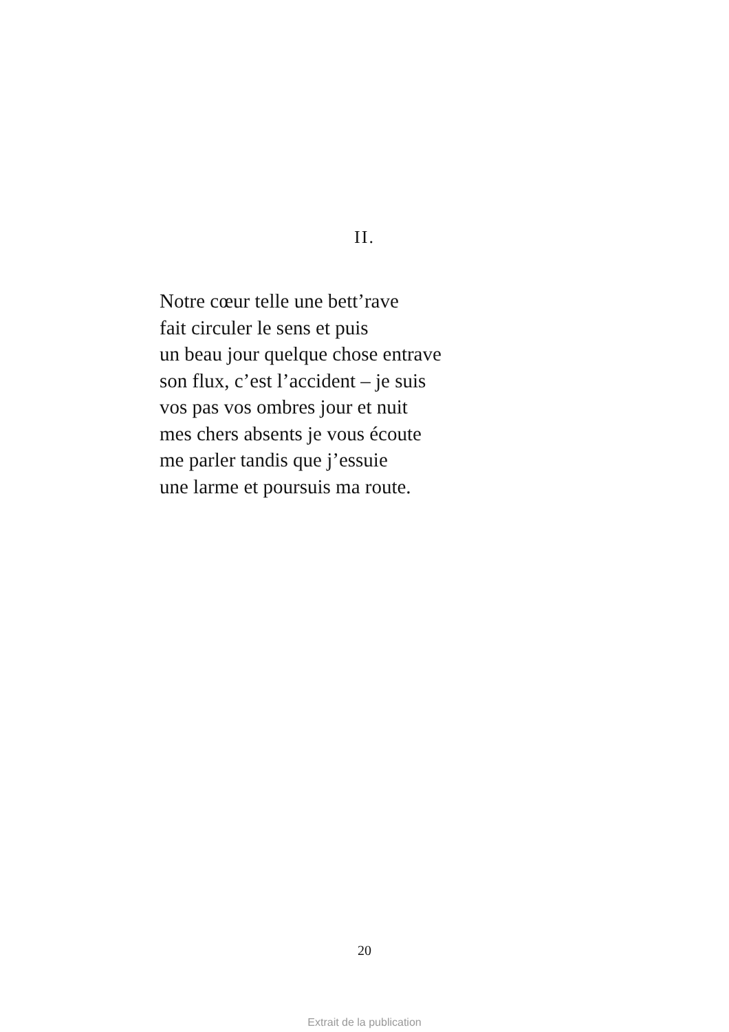II.
Notre cœur telle une bett’rave
fait circuler le sens et puis
un beau jour quelque chose entrave
son flux, c’est l’accident – je suis
vos pas vos ombres jour et nuit
mes chers absents je vous écoute
me parler tandis que j’essuie
une larme et poursuis ma route.
20
Extrait de la publication